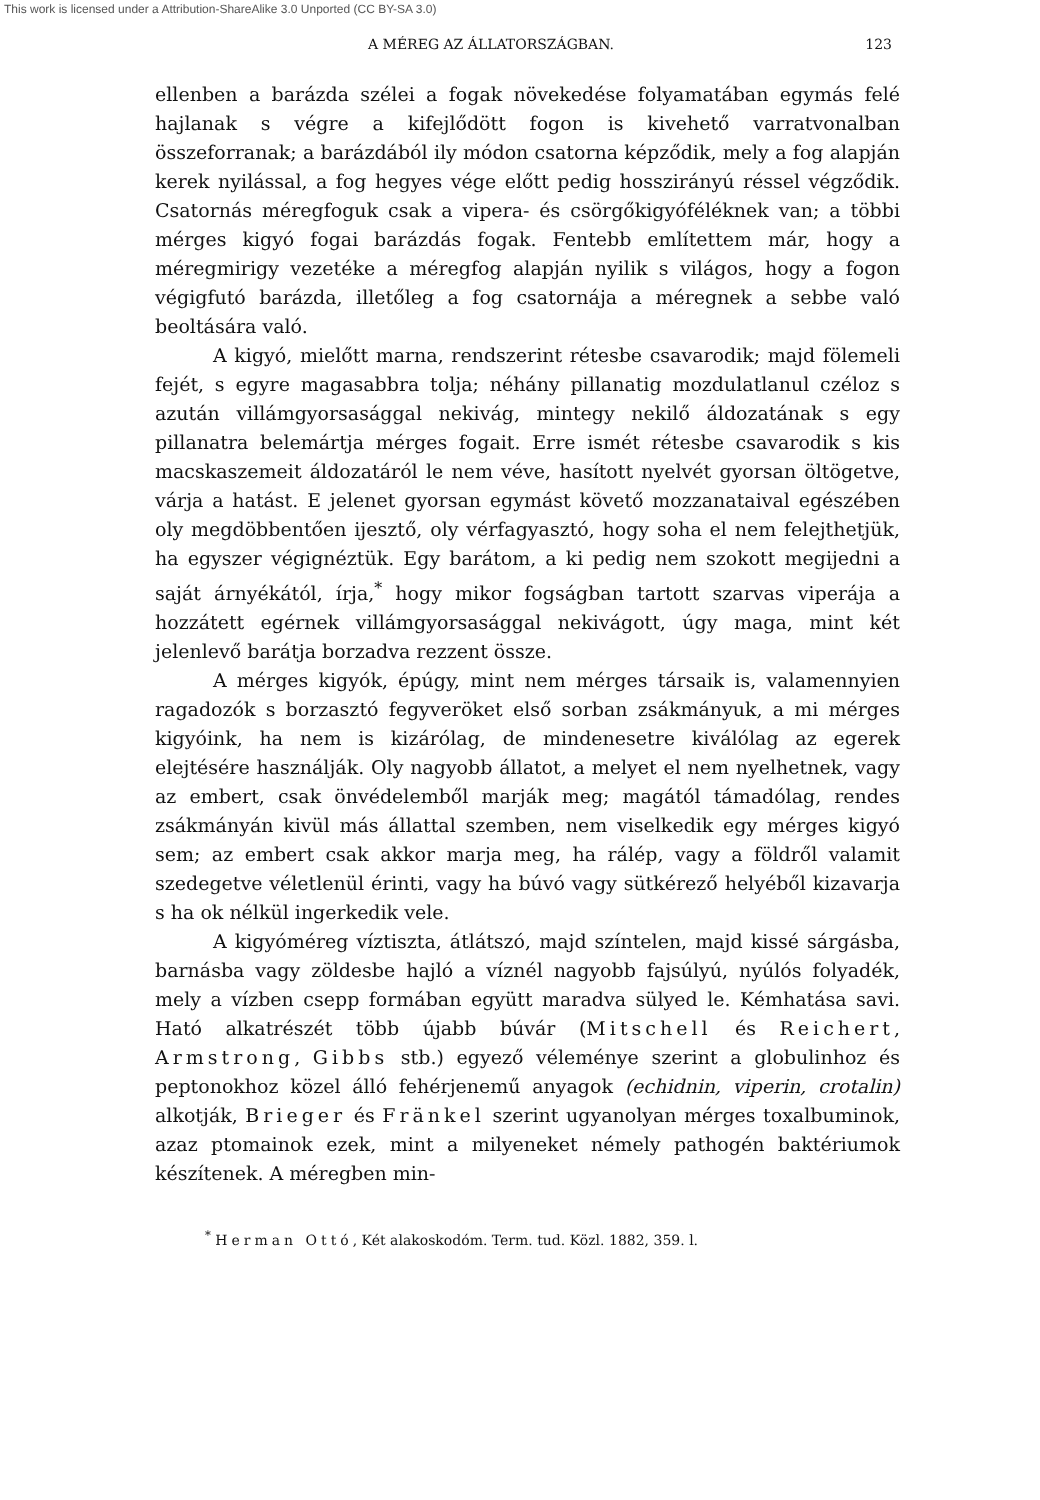This work is licensed under a Attribution-ShareAlike 3.0 Unported (CC BY-SA 3.0)
A MÉREG AZ ÁLLATORSZÁGBAN. 123
ellenben a barázda szélei a fogak növekedése folyamatában egymás felé hajlanak s végre a kifejlődött fogon is kivehető varratvonalban összeforranak; a barázdából ily módon csatorna képződik, mely a fog alapján kerek nyilással, a fog hegyes vége előtt pedig hosszirányú réssel végződik. Csatornás méregfoguk csak a vipera- és csörgőkigyóféléknek van; a többi mérges kigyó fogai barázdás fogak. Fentebb említettem már, hogy a méregmirigy vezetéke a méregfog alapján nyilik s világos, hogy a fogon végigfutó barázda, illetőleg a fog csatornája a méregnek a sebbe való beoltására való.
A kigyó, mielőtt marna, rendszerint rétesbe csavarodik; majd fölemeli fejét, s egyre magasabbra tolja; néhány pillanatig mozdulatlanul czéloz s azután villámgyorsasággal nekivág, mintegy nekilő áldozatának s egy pillanatra belemártja mérges fogait. Erre ismét rétesbe csavarodik s kis macskaszemeit áldozatáról le nem véve, hasított nyelvét gyorsan öltögetve, várja a hatást. E jelenet gyorsan egymást követő mozzanataival egészében oly megdöbbentően ijesztő, oly vérfagyasztó, hogy soha el nem felejthetjük, ha egyszer végignéztük. Egy barátom, a ki pedig nem szokott megijedni a saját árnyékától, írja,<sup>*</sup> hogy mikor fogságban tartott szarvas viperája a hozzátett egérnek villámgyorsasággal nekivágott, úgy maga, mint két jelenlevő barátja borzadva rezzent össze.
A mérges kigyók, épúgy, mint nem mérges társaik is, valamennyien ragadozók s borzasztó fegyveröket első sorban zsákmányuk, a mi mérges kigyóink, ha nem is kizárólag, de mindenesetre kiválólag az egerek elejtésére használják. Oly nagyobb állatot, a melyet el nem nyelhetnek, vagy az embert, csak önvédelemből marják meg; magától támadólag, rendes zsákmányán kivül más állattal szemben, nem viselkedik egy mérges kigyó sem; az embert csak akkor marja meg, ha rálép, vagy a földről valamit szedegetve véletlenül érinti, vagy ha búvó vagy sütkérező helyéből kizavarja s ha ok nélkül ingerkedik vele.
A kigyóméreg víztiszta, átlátszó, majd színtelen, majd kissé sárgásba, barnásba vagy zöldesbe hajló a víznél nagyobb fajsúlyú, nyúlós folyadék, mely a vízben csepp formában együtt maradva sülyed le. Kémhatása savi. Ható alkatrészét több újabb búvár (Mitschell és Reichert, Armstrong, Gibbs stb.) egyező véleménye szerint a globulinhoz és peptonokhoz közel álló fehérjenemű anyagok (echidnin, viperin, crotalin) alkotják, Brieger és Fränkel szerint ugyanolyan mérges toxalbuminok, azaz ptomainok ezek, mint a milyeneket némely pathogén baktériumok készítenek. A méregben min-
<sup>*</sup> Herman Ottó, Két alakoskodóm. Term. tud. Közl. 1882, 359. l.